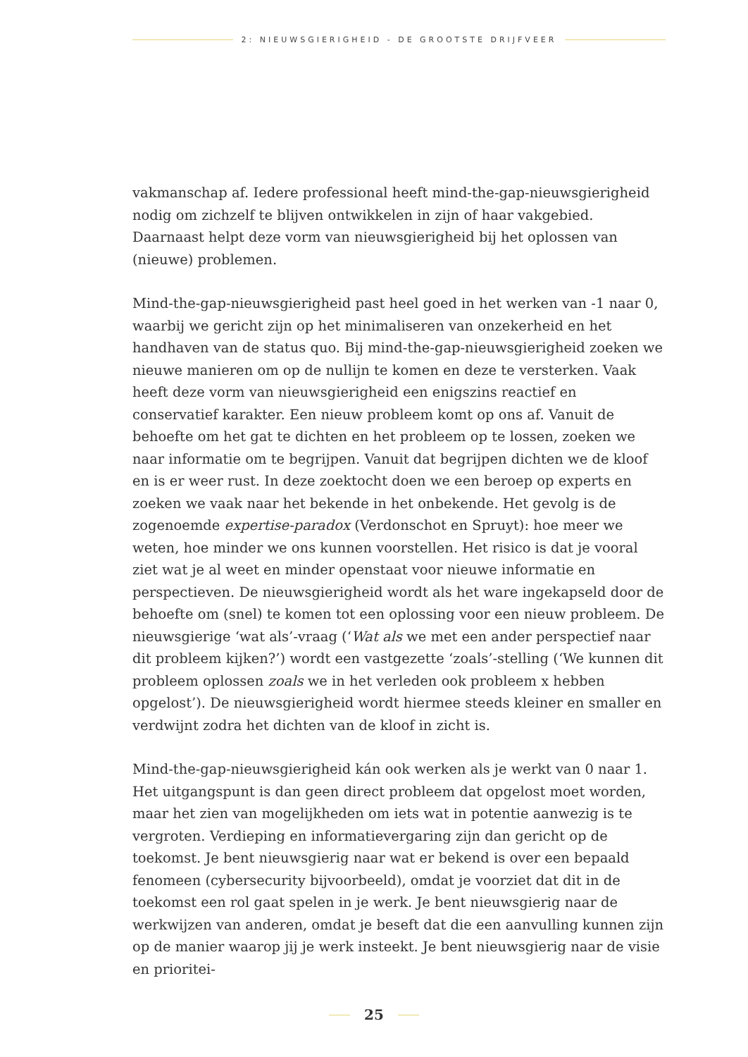2: NIEUWSGIERIGHEID - DE GROOTSTE DRIJFVEER
vakmanschap af. Iedere professional heeft mind-the-gap-nieuwsgierigheid nodig om zichzelf te blijven ontwikkelen in zijn of haar vakgebied. Daarnaast helpt deze vorm van nieuwsgierigheid bij het oplossen van (nieuwe) problemen.
Mind-the-gap-nieuwsgierigheid past heel goed in het werken van -1 naar 0, waarbij we gericht zijn op het minimaliseren van onzekerheid en het handhaven van de status quo. Bij mind-the-gap-nieuwsgierigheid zoeken we nieuwe manieren om op de nullijn te komen en deze te versterken. Vaak heeft deze vorm van nieuwsgierigheid een enigszins reactief en conservatief karakter. Een nieuw probleem komt op ons af. Vanuit de behoefte om het gat te dichten en het probleem op te lossen, zoeken we naar informatie om te begrijpen. Vanuit dat begrijpen dichten we de kloof en is er weer rust. In deze zoektocht doen we een beroep op experts en zoeken we vaak naar het bekende in het onbekende. Het gevolg is de zogenoemde expertise-paradox (Verdonschot en Spruyt): hoe meer we weten, hoe minder we ons kunnen voorstellen. Het risico is dat je vooral ziet wat je al weet en minder openstaat voor nieuwe informatie en perspectieven. De nieuwsgierigheid wordt als het ware ingekapseld door de behoefte om (snel) te komen tot een oplossing voor een nieuw probleem. De nieuwsgierige ‘wat als’-vraag (‘Wat als we met een ander perspectief naar dit probleem kijken?’) wordt een vastgezette ‘zoals’-stelling (‘We kunnen dit probleem oplossen zoals we in het verleden ook probleem x hebben opgelost’). De nieuwsgierigheid wordt hiermee steeds kleiner en smaller en verdwijnt zodra het dichten van de kloof in zicht is.
Mind-the-gap-nieuwsgierigheid kán ook werken als je werkt van 0 naar 1. Het uitgangspunt is dan geen direct probleem dat opgelost moet worden, maar het zien van mogelijkheden om iets wat in potentie aanwezig is te vergroten. Verdieping en informatievergaring zijn dan gericht op de toekomst. Je bent nieuwsgierig naar wat er bekend is over een bepaald fenomeen (cybersecurity bijvoorbeeld), omdat je voorziet dat dit in de toekomst een rol gaat spelen in je werk. Je bent nieuwsgierig naar de werkwijzen van anderen, omdat je beseft dat die een aanvulling kunnen zijn op de manier waarop jij je werk insteekt. Je bent nieuwsgierig naar de visie en prioritei-
25